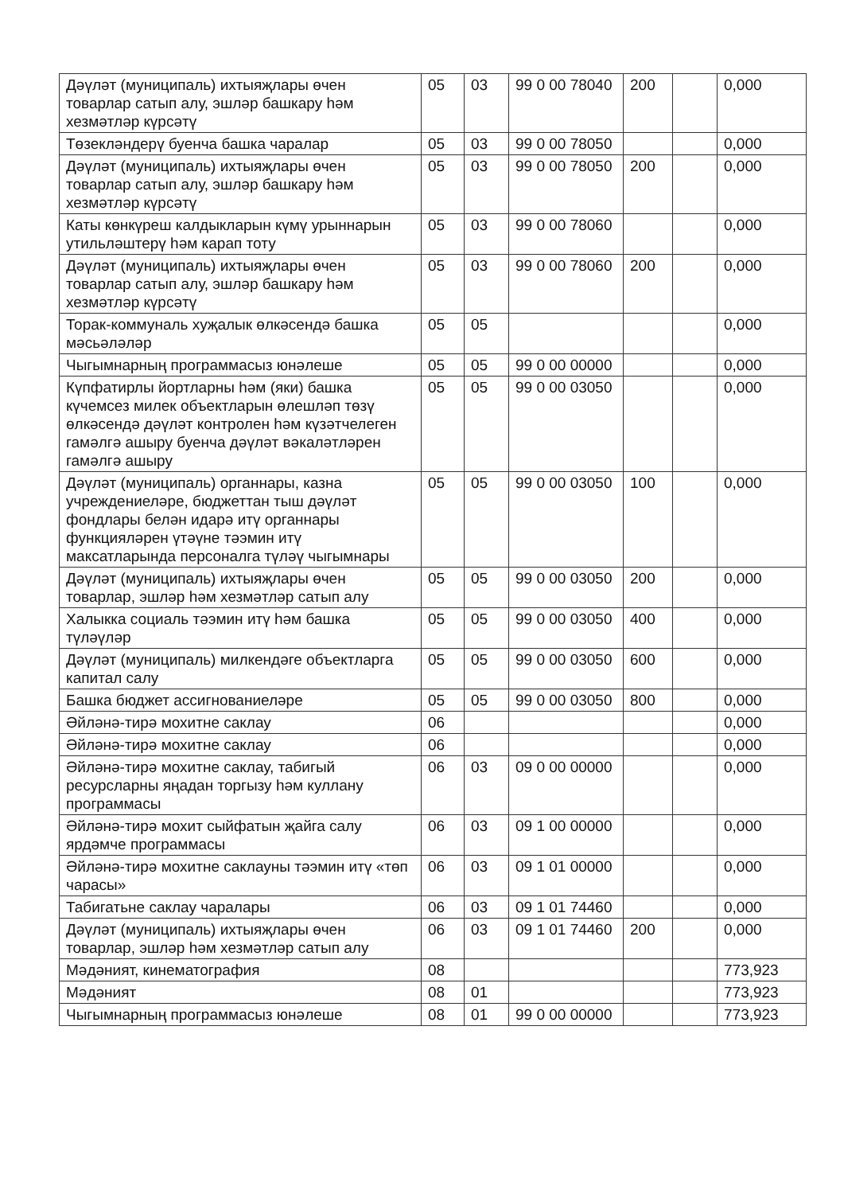| Дәүләт (муниципаль) ихтыяҗлары өчен товарлар сатып алу, эшләр башкару һәм хезмәтләр күрсәтү | 05 | 03 | 99 0 00 78040 | 200 | | 0,000 |
| Төзеклəндерү буенча башка чаралар | 05 | 03 | 99 0 00 78050 | | | 0,000 |
| Дәүләт (муниципаль) ихтыяҗлары өчен товарлар сатып алу, эшләр башкару һәм хезмәтләр күрсәтү | 05 | 03 | 99 0 00 78050 | 200 | | 0,000 |
| Каты көнкүреш калдыкларын күмү урыннарын утильләштерү һәм карап тоту | 05 | 03 | 99 0 00 78060 | | | 0,000 |
| Дәүләт (муниципаль) ихтыяҗлары өчен товарлар сатып алу, эшләр башкару һәм хезмәтләр күрсәтү | 05 | 03 | 99 0 00 78060 | 200 | | 0,000 |
| Торак-коммуналь хуҗалык өлкәсендә башка мәсьәләләр | 05 | 05 | | | | 0,000 |
| Чыгымнарның программасыз юнәлеше | 05 | 05 | 99 0 00 00000 | | | 0,000 |
| Күпфатирлы йортларны һәм (яки) башка күчемсез милек объектларын өлешләп төзү өлкәсендә дәүләт контролен һәм күзәтчелеген гамәлгә ашыру буенча дәүләт вәкаләтләрен гамәлгә ашыру | 05 | 05 | 99 0 00 03050 | | | 0,000 |
| Дәүләт (муниципаль) органнары, казна учреждениеләре, бюджеттан тыш дәүләт фондлары белән идарә итү органнары функцияләрен үтәүне тәэмин итү максатларында персоналга түләү чыгымнары | 05 | 05 | 99 0 00 03050 | 100 | | 0,000 |
| Дәүләт (муниципаль) ихтыяҗлары өчен товарлар, эшләр һәм хезмәтләр сатып алу | 05 | 05 | 99 0 00 03050 | 200 | | 0,000 |
| Халыкка социаль тәэмин итү һәм башка түләүләр | 05 | 05 | 99 0 00 03050 | 400 | | 0,000 |
| Дәүләт (муниципаль) милкендәге объектларга капитал салу | 05 | 05 | 99 0 00 03050 | 600 | | 0,000 |
| Башка бюджет ассигнованиеләре | 05 | 05 | 99 0 00 03050 | 800 | | 0,000 |
| Әйләнә-тирә мохитне саклау | 06 | | | | | 0,000 |
| Әйләнә-тирә мохитне саклау | 06 | | | | | 0,000 |
| Әйләнә-тирә мохитне саклау, табигый ресурсларны яңадан торгызу һәм куллану программасы | 06 | 03 | 09 0 00 00000 | | | 0,000 |
| Әйләнә-тирә мохит сыйфатын җайга салу ярдәмче программасы | 06 | 03 | 09 1 00 00000 | | | 0,000 |
| Әйләнә-тирә мохитне саклауны тәэмин итү «төп чарасы» | 06 | 03 | 09 1 01 00000 | | | 0,000 |
| Табигатьне саклау чаралары | 06 | 03 | 09 1 01 74460 | | | 0,000 |
| Дәүләт (муниципаль) ихтыяҗлары өчен товарлар, эшләр һәм хезмәтләр сатып алу | 06 | 03 | 09 1 01 74460 | 200 | | 0,000 |
| Мәдәният, кинематография | 08 | | | | | 773,923 |
| Мәдәният | 08 | 01 | | | | 773,923 |
| Чыгымнарның программасыз юнәлеше | 08 | 01 | 99 0 00 00000 | | | 773,923 |